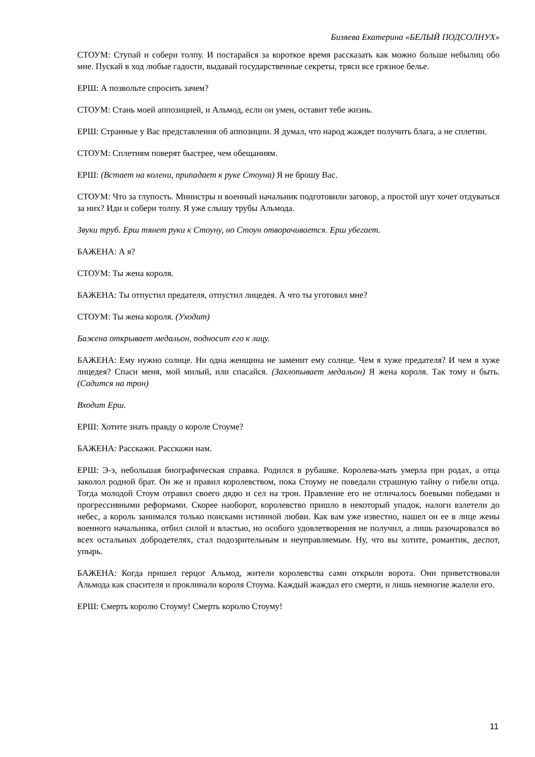Бизяева Екатерина «БЕЛЫЙ ПОДСОЛНУХ»
СТОУМ: Ступай и собери толпу. И постарайся за короткое время рассказать как можно больше небылиц обо мне. Пускай в ход любые гадости, выдавай государственные секреты, тряси все грязное белье.
ЕРШ: А позвольте спросить зачем?
СТОУМ: Стань моей аппозицией, и Альмод, если он умен, оставит тебе жизнь.
ЕРШ: Странные у Вас представления об аппозиции. Я думал, что народ жаждет получить блага, а не сплетни.
СТОУМ: Сплетням поверят быстрее, чем обещаниям.
ЕРШ: (Встает на колени, припадает к руке Стоуна) Я не брошу Вас.
СТОУМ: Что за глупость. Министры и военный начальник подготовили заговор, а простой шут хочет отдуваться за них? Иди и собери толпу. Я уже слышу трубы Альмода.
Звуки труб. Ерш тянет руки к Стоуну, но Стоун отворачивается. Ерш убегает.
БАЖЕНА: А я?
СТОУМ: Ты жена короля.
БАЖЕНА: Ты отпустил предателя, отпустил лицедея. А что ты уготовил мне?
СТОУМ: Ты жена короля. (Уходит)
Бажена открывает медальон, подносит его к лицу.
БАЖЕНА: Ему нужно солнце. Ни одна женщина не заменит ему солнце. Чем я хуже предателя? И чем я хуже лицедея? Спаси меня, мой милый, или спасайся. (Захлопывает медальон) Я жена короля. Так тому и быть. (Садится на трон)
Входит Ерш.
ЕРШ: Хотите знать правду о короле Стоуме?
БАЖЕНА: Расскажи. Расскажи нам.
ЕРШ: Э-э, небольшая биографическая справка. Родился в рубашке. Королева-мать умерла при родах, а отца заколол родной брат. Он же и правил королевством, пока Стоуму не поведали страшную тайну о гибели отца. Тогда молодой Стоум отравил своего дядю и сел на трон. Правление его не отличалось боевыми победами и прогрессивными реформами. Скорее наоборот, королевство пришло в некоторый упадок, налоги взлетели до небес, а король занимался только поисками истинной любви. Как вам уже известно, нашел он ее в лице жены военного начальника, отбил силой и властью, но особого удовлетворения не получил, а лишь разочаровался во всех остальных добродетелях, стал подозрительным и неуправляемым. Ну, что вы хотите, романтик, деспот, упырь.
БАЖЕНА: Когда пришел герцог Альмод, жители королевства сами открыли ворота. Они приветствовали Альмода как спасителя и проклинали короля Стоума. Каждый жаждал его смерти, и лишь немногие жалели его.
ЕРШ: Смерть королю Стоуму! Смерть королю Стоуму!
11